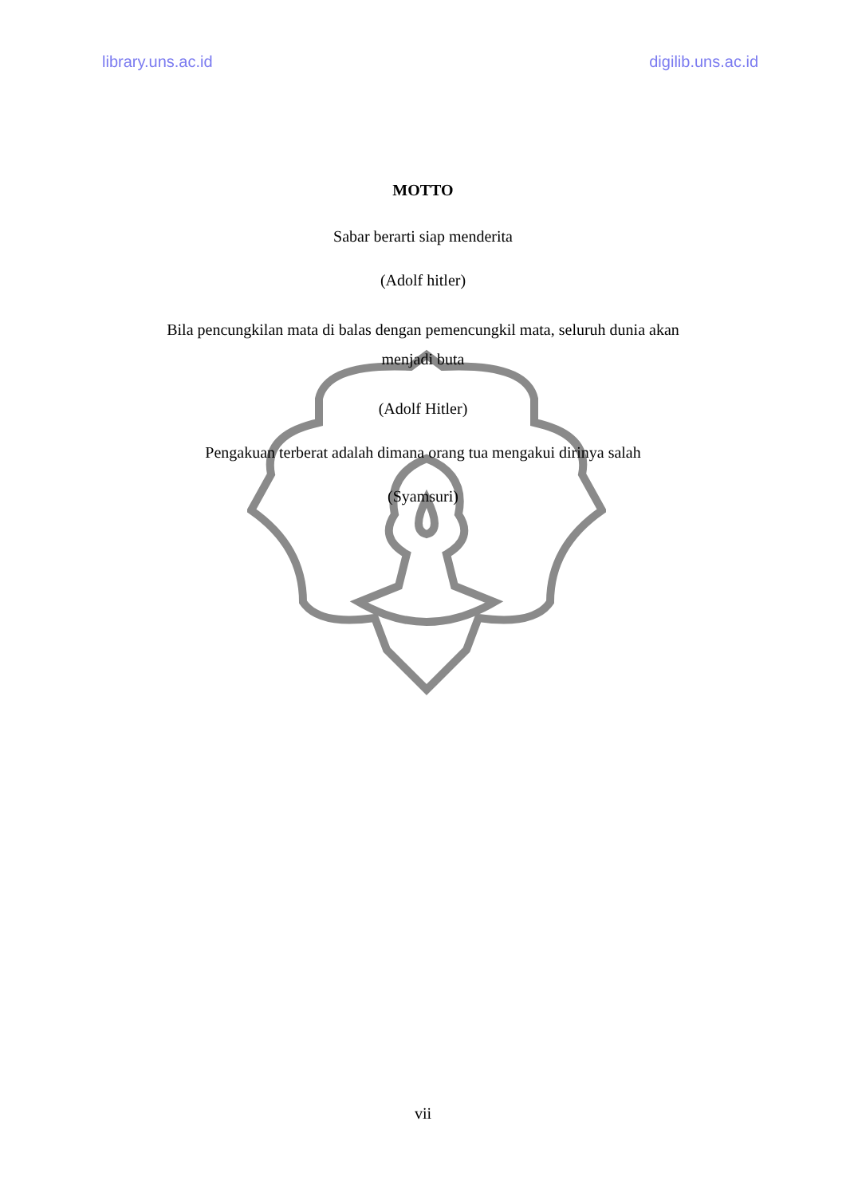library.uns.ac.id digilib.uns.ac.id
MOTTO
Sabar berarti siap menderita
(Adolf hitler)
Bila pencungkilan mata di balas dengan pemencungkil mata, seluruh dunia akan
menjadi buta
(Adolf Hitler)
Pengakuan terberat adalah dimana orang tua mengakui dirinya salah
(Syamsuri)
vii